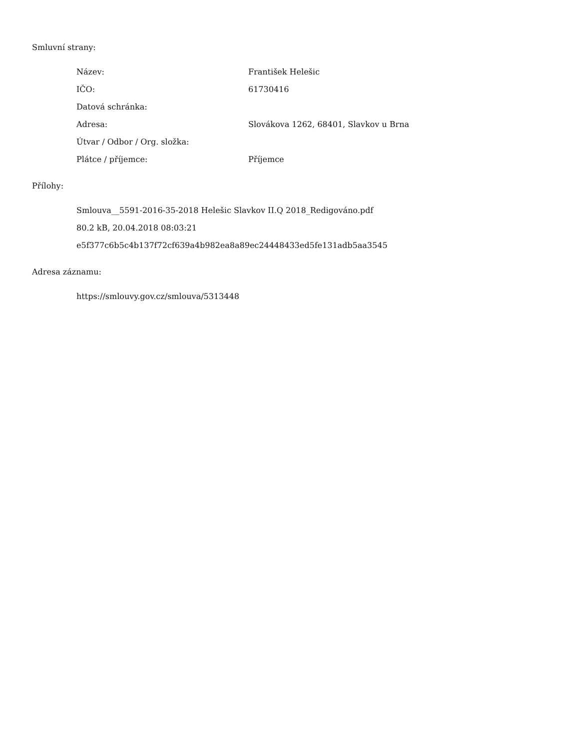Smluvní strany:
| Název: | František Helešic |
| IČO: | 61730416 |
| Datová schránka: | |
| Adresa: | Slovákova 1262, 68401, Slavkov u Brna |
| Útvar / Odbor / Org. složka: | |
| Plátce / příjemce: | Příjemce |
Přílohy:
Smlouva__5591-2016-35-2018 Helešic Slavkov II.Q 2018_Redigováno.pdf
80.2 kB, 20.04.2018 08:03:21
e5f377c6b5c4b137f72cf639a4b982ea8a89ec24448433ed5fe131adb5aa3545
Adresa záznamu:
https://smlouvy.gov.cz/smlouva/5313448